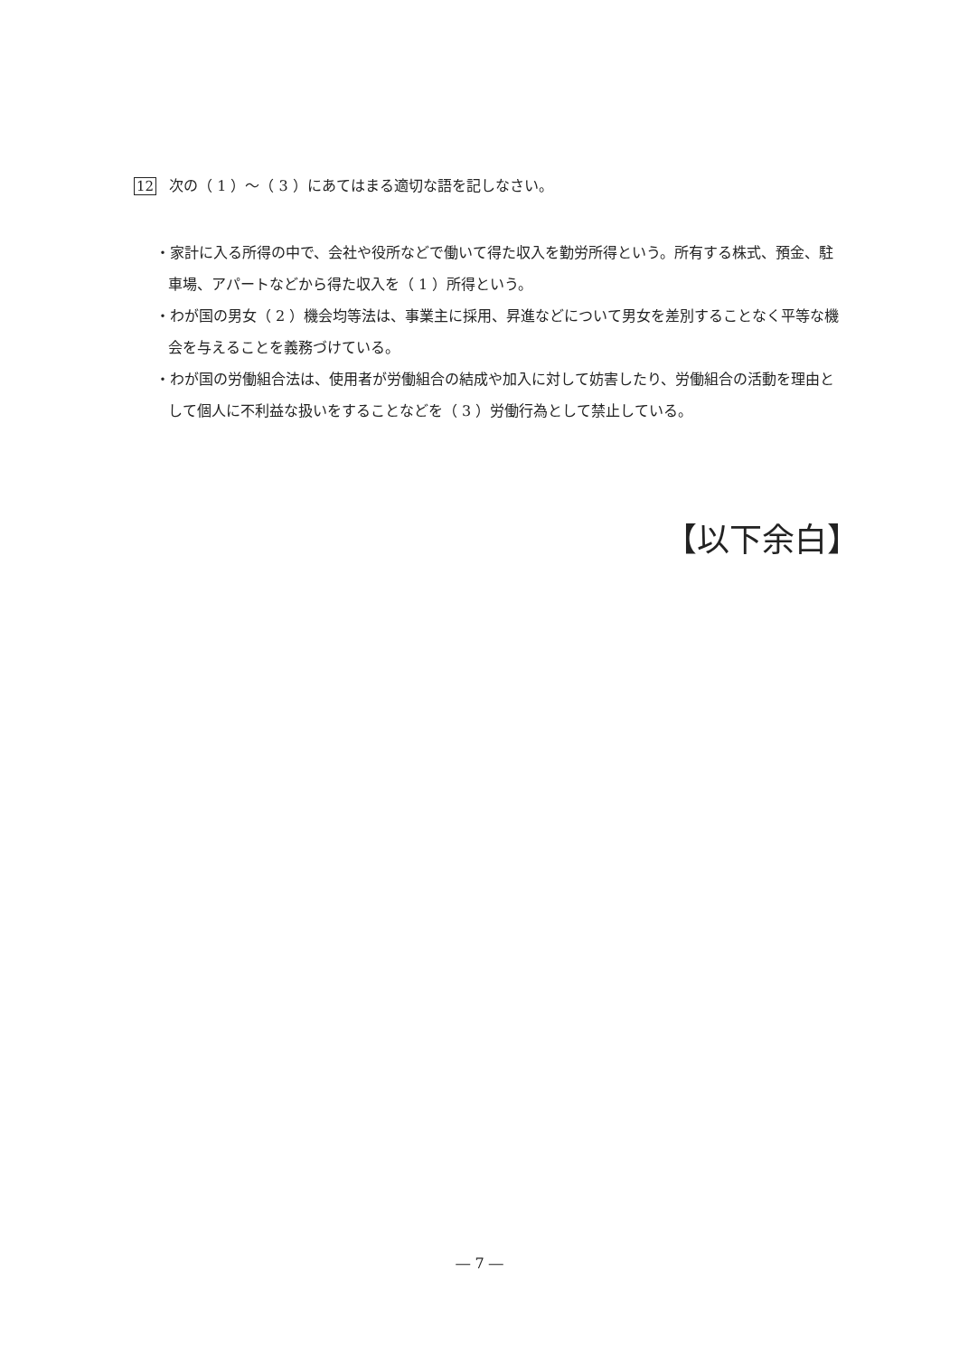12 次の（ 1 ）～（ 3 ）にあてはまる適切な語を記しなさい。
・家計に入る所得の中で、会社や役所などで働いて得た収入を勤労所得という。所有する株式、預金、駐車場、アパートなどから得た収入を（ 1 ）所得という。
・わが国の男女（ 2 ）機会均等法は、事業主に採用、昇進などについて男女を差別することなく平等な機会を与えることを義務づけている。
・わが国の労働組合法は、使用者が労働組合の結成や加入に対して妨害したり、労働組合の活動を理由として個人に不利益な扱いをすることなどを（ 3 ）労働行為として禁止している。
【以下余白】
― 7 ―